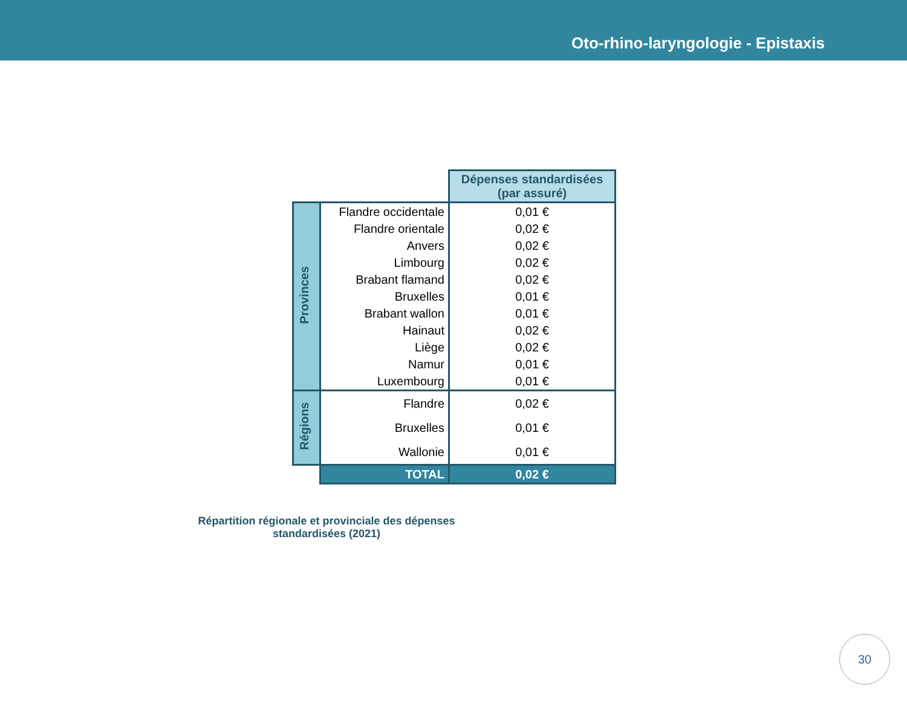Oto-rhino-laryngologie - Epistaxis
| | | Dépenses standardisées (par assuré) |
| Provinces | Flandre occidentale | 0,01 € |
| | Flandre orientale | 0,02 € |
| | Anvers | 0,02 € |
| | Limbourg | 0,02 € |
| | Brabant flamand | 0,02 € |
| | Bruxelles | 0,01 € |
| | Brabant wallon | 0,01 € |
| | Hainaut | 0,02 € |
| | Liège | 0,02 € |
| | Namur | 0,01 € |
| | Luxembourg | 0,01 € |
| Régions | Flandre | 0,02 € |
| | Bruxelles | 0,01 € |
| | Wallonie | 0,01 € |
| | TOTAL | 0,02 € |
Répartition régionale et provinciale des dépenses standardisées (2021)
30